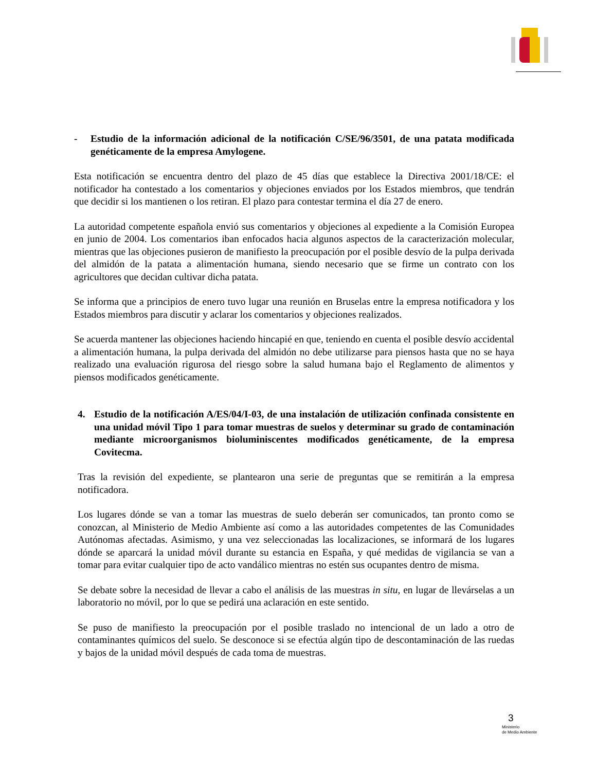- Estudio de la información adicional de la notificación C/SE/96/3501, de una patata modificada genéticamente de la empresa Amylogene.
Esta notificación se encuentra dentro del plazo de 45 días que establece la Directiva 2001/18/CE: el notificador ha contestado a los comentarios y objeciones enviados por los Estados miembros, que tendrán que decidir si los mantienen o los retiran. El plazo para contestar termina el día 27 de enero.
La autoridad competente española envió sus comentarios y objeciones al expediente a la Comisión Europea en junio de 2004. Los comentarios iban enfocados hacia algunos aspectos de la caracterización molecular, mientras que las objeciones pusieron de manifiesto la preocupación por el posible desvío de la pulpa derivada del almidón de la patata a alimentación humana, siendo necesario que se firme un contrato con los agricultores que decidan cultivar dicha patata.
Se informa que a principios de enero tuvo lugar una reunión en Bruselas entre la empresa notificadora y los Estados miembros para discutir y aclarar los comentarios y objeciones realizados.
Se acuerda mantener las objeciones haciendo hincapié en que, teniendo en cuenta el posible desvío accidental a alimentación humana, la pulpa derivada del almidón no debe utilizarse para piensos hasta que no se haya realizado una evaluación rigurosa del riesgo sobre la salud humana bajo el Reglamento de alimentos y piensos modificados genéticamente.
4. Estudio de la notificación A/ES/04/I-03, de una instalación de utilización confinada consistente en una unidad móvil Tipo 1 para tomar muestras de suelos y determinar su grado de contaminación mediante microorganismos bioluminiscentes modificados genéticamente, de la empresa Covitecma.
Tras la revisión del expediente, se plantearon una serie de preguntas que se remitirán a la empresa notificadora.
Los lugares dónde se van a tomar las muestras de suelo deberán ser comunicados, tan pronto como se conozcan, al Ministerio de Medio Ambiente así como a las autoridades competentes de las Comunidades Autónomas afectadas. Asimismo, y una vez seleccionadas las localizaciones, se informará de los lugares dónde se aparcará la unidad móvil durante su estancia en España, y qué medidas de vigilancia se van a tomar para evitar cualquier tipo de acto vandálico mientras no estén sus ocupantes dentro de misma.
Se debate sobre la necesidad de llevar a cabo el análisis de las muestras in situ, en lugar de llevárselas a un laboratorio no móvil, por lo que se pedirá una aclaración en este sentido.
Se puso de manifiesto la preocupación por el posible traslado no intencional de un lado a otro de contaminantes químicos del suelo. Se desconoce si se efectúa algún tipo de descontaminación de las ruedas y bajos de la unidad móvil después de cada toma de muestras.
3
Ministerio
de Medio Ambiente